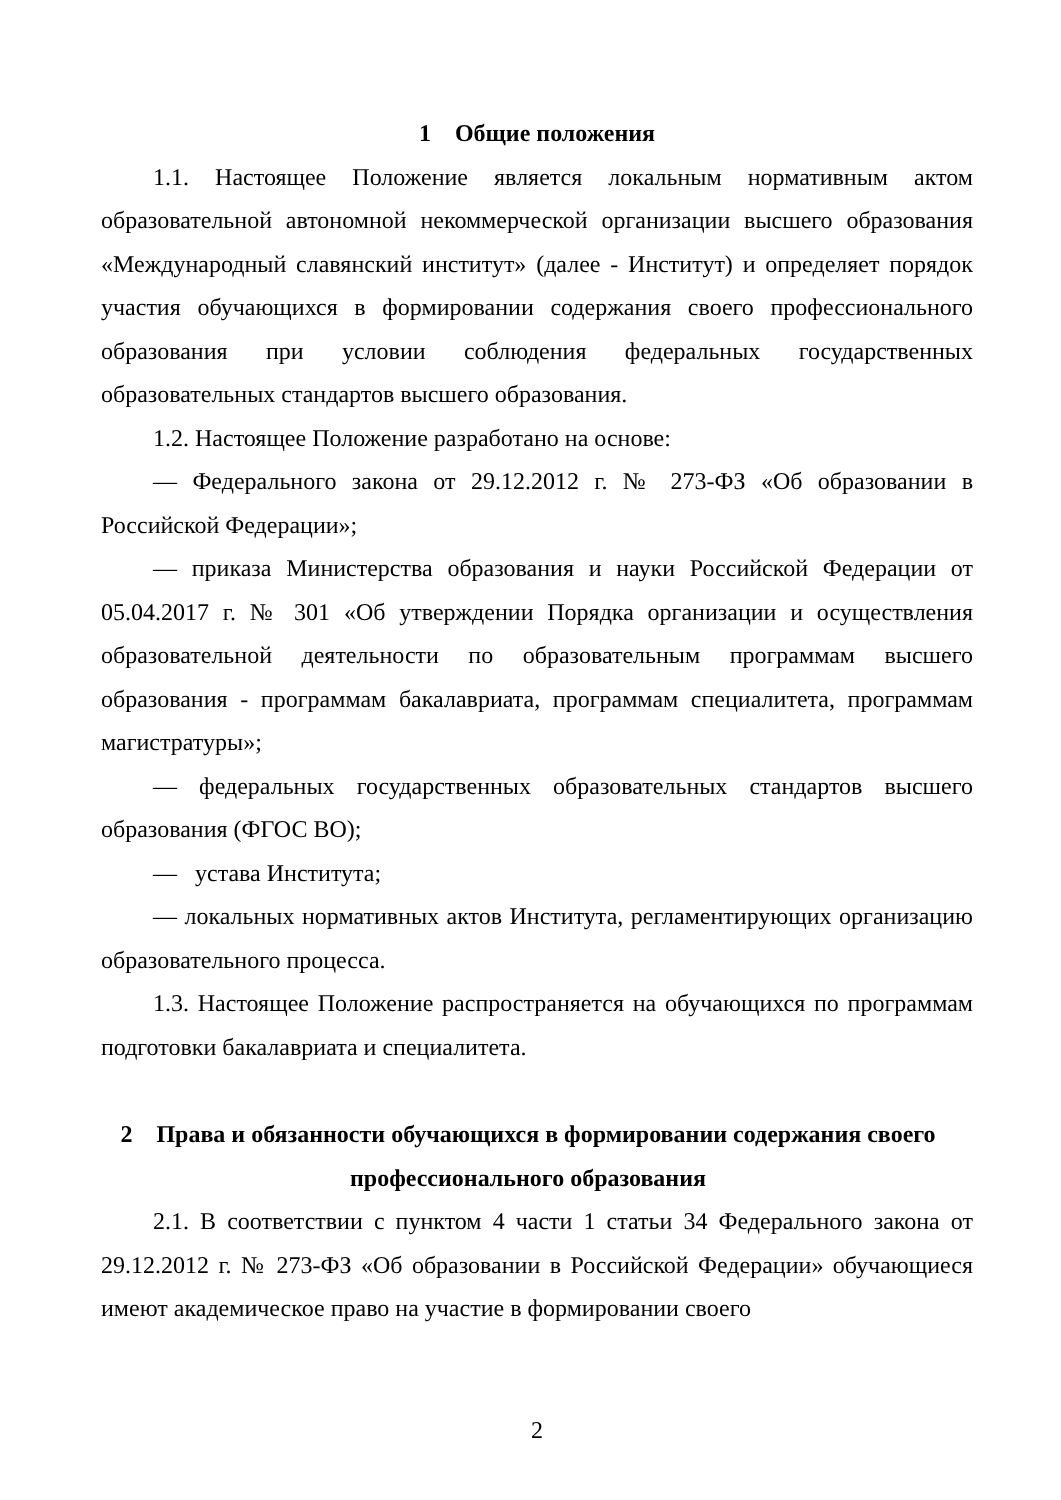1 Общие положения
1.1. Настоящее Положение является локальным нормативным актом образовательной автономной некоммерческой организации высшего образования «Международный славянский институт» (далее - Институт) и определяет порядок участия обучающихся в формировании содержания своего профессионального образования при условии соблюдения федеральных государственных образовательных стандартов высшего образования.
1.2. Настоящее Положение разработано на основе:
— Федерального закона от 29.12.2012 г. № 273-ФЗ «Об образовании в Российской Федерации»;
— приказа Министерства образования и науки Российской Федерации от 05.04.2017 г. № 301 «Об утверждении Порядка организации и осуществления образовательной деятельности по образовательным программам высшего образования - программам бакалавриата, программам специалитета, программам магистратуры»;
— федеральных государственных образовательных стандартов высшего образования (ФГОС ВО);
— устава Института;
— локальных нормативных актов Института, регламентирующих организацию образовательного процесса.
1.3. Настоящее Положение распространяется на обучающихся по программам подготовки бакалавриата и специалитета.
2 Права и обязанности обучающихся в формировании содержания своего профессионального образования
2.1. В соответствии с пунктом 4 части 1 статьи 34 Федерального закона от 29.12.2012 г. № 273-ФЗ «Об образовании в Российской Федерации» обучающиеся имеют академическое право на участие в формировании своего
2